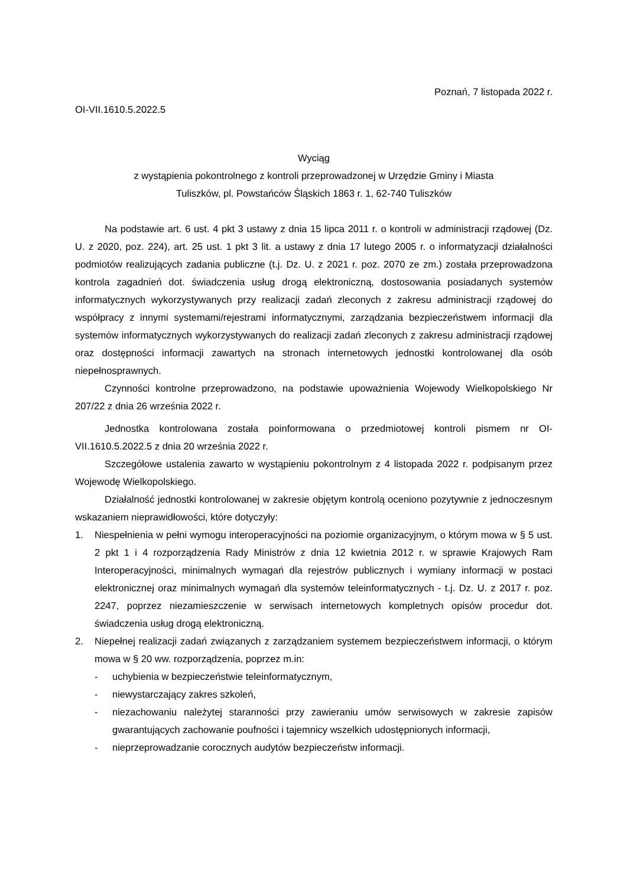Poznań, 7 listopada 2022 r.
OI-VII.1610.5.2022.5
Wyciąg
z wystąpienia pokontrolnego z kontroli przeprowadzonej w Urzędzie Gminy i Miasta
Tuliszków, pl. Powstańców Śląskich 1863 r. 1, 62-740 Tuliszków
Na podstawie art. 6 ust. 4 pkt 3 ustawy z dnia 15 lipca 2011 r. o kontroli w administracji rządowej (Dz. U. z 2020, poz. 224), art. 25 ust. 1 pkt 3 lit. a ustawy z dnia 17 lutego 2005 r. o informatyzacji działalności podmiotów realizujących zadania publiczne (t.j. Dz. U. z 2021 r. poz. 2070 ze zm.) została przeprowadzona kontrola zagadnień dot. świadczenia usług drogą elektroniczną, dostosowania posiadanych systemów informatycznych wykorzystywanych przy realizacji zadań zleconych z zakresu administracji rządowej do współpracy z innymi systemami/rejestrami informatycznymi, zarządzania bezpieczeństwem informacji dla systemów informatycznych wykorzystywanych do realizacji zadań zleconych z zakresu administracji rządowej oraz dostępności informacji zawartych na stronach internetowych jednostki kontrolowanej dla osób niepełnosprawnych.
Czynności kontrolne przeprowadzono, na podstawie upoważnienia Wojewody Wielkopolskiego Nr 207/22 z dnia 26 września 2022 r.
Jednostka kontrolowana została poinformowana o przedmiotowej kontroli pismem nr OI-VII.1610.5.2022.5 z dnia 20 września 2022 r.
Szczegółowe ustalenia zawarto w wystąpieniu pokontrolnym z 4 listopada 2022 r. podpisanym przez Wojewodę Wielkopolskiego.
Działalność jednostki kontrolowanej w zakresie objętym kontrolą oceniono pozytywnie z jednoczesnym wskazaniem nieprawidłowości, które dotyczyły:
1. Niespełnienia w pełni wymogu interoperacyjności na poziomie organizacyjnym, o którym mowa w § 5 ust. 2 pkt 1 i 4 rozporządzenia Rady Ministrów z dnia 12 kwietnia 2012 r. w sprawie Krajowych Ram Interoperacyjności, minimalnych wymagań dla rejestrów publicznych i wymiany informacji w postaci elektronicznej oraz minimalnych wymagań dla systemów teleinformatycznych - t.j. Dz. U. z 2017 r. poz. 2247, poprzez niezamieszczenie w serwisach internetowych kompletnych opisów procedur dot. świadczenia usług drogą elektroniczną.
2. Niepełnej realizacji zadań związanych z zarządzaniem systemem bezpieczeństwem informacji, o którym mowa w § 20 ww. rozporządzenia, poprzez m.in:
- uchybienia w bezpieczeństwie teleinformatycznym,
- niewystarczający zakres szkoleń,
- niezachowaniu należytej staranności przy zawieraniu umów serwisowych w zakresie zapisów gwarantujących zachowanie poufności i tajemnicy wszelkich udostępnionych informacji,
- nieprzeprowadzanie corocznych audytów bezpieczeństw informacji.